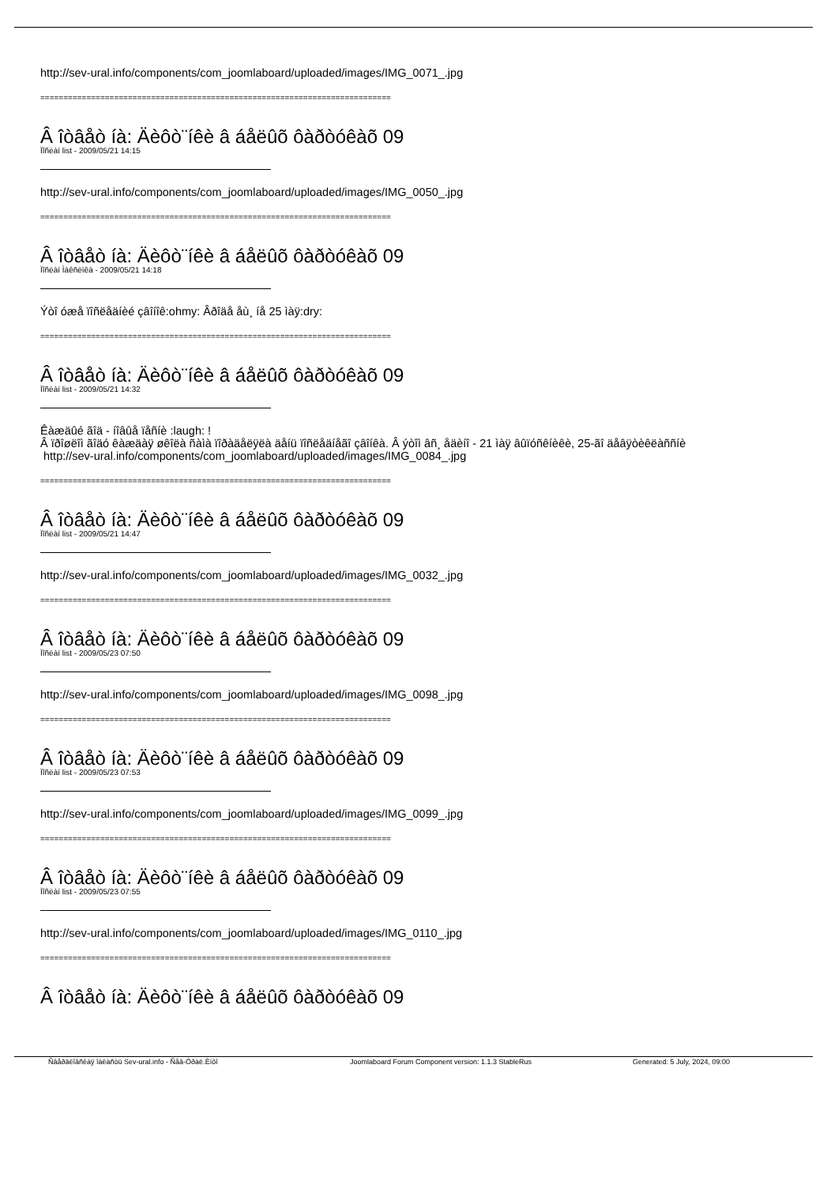http://sev-ural.info/components/com_joomlaboard/uploaded/images/IMG_0071_.jpg
============================================================================
Â îòâåò íà: Äèôò¨íêè â áåëûõ ôàðòóêàõ 09
Ïîñëàí list - 2009/05/21 14:15
http://sev-ural.info/components/com_joomlaboard/uploaded/images/IMG_0050_.jpg
============================================================================
Â îòâåò íà: Äèôò¨íêè â áåëûõ ôàðòóêàõ 09
Ïîñëàí Ìàêñèìêà - 2009/05/21 14:18
Ýòî óæå ïîñëåäíèé çâîíîê:ohmy: Âðîäå åù¸ íå 25 ìàÿ:dry:
============================================================================
Â îòâåò íà: Äèôò¨íêè â áåëûõ ôàðòóêàõ 09
Ïîñëàí list - 2009/05/21 14:32
Êàæäûé ãîä - íîâûå ïåñíè :laugh: !
Â ïðîøëîì ãîäó êàæäàÿ øêîëà ñàìà ïîðàäåëÿëà äåíü ïîñëåäíåãî çâîíêà. Â ýòîì âñ¸ åäèíî - 21 ìàÿ âûïóñêíèêè, 25-ãî äåâÿòèêëàññíè
http://sev-ural.info/components/com_joomlaboard/uploaded/images/IMG_0084_.jpg
============================================================================
Â îòâåò íà: Äèôò¨íêè â áåëûõ ôàðòóêàõ 09
Ïîñëàí list - 2009/05/21 14:47
http://sev-ural.info/components/com_joomlaboard/uploaded/images/IMG_0032_.jpg
============================================================================
Â îòâåò íà: Äèôò¨íêè â áåëûõ ôàðòóêàõ 09
Ïîñëàí list - 2009/05/23 07:50
http://sev-ural.info/components/com_joomlaboard/uploaded/images/IMG_0098_.jpg
============================================================================
Â îòâåò íà: Äèôò¨íêè â áåëûõ ôàðòóêàõ 09
Ïîñëàí list - 2009/05/23 07:53
http://sev-ural.info/components/com_joomlaboard/uploaded/images/IMG_0099_.jpg
============================================================================
Â îòâåò íà: Äèôò¨íêè â áåëûõ ôàðòóêàõ 09
Ïîñëàí list - 2009/05/23 07:55
http://sev-ural.info/components/com_joomlaboard/uploaded/images/IMG_0110_.jpg
============================================================================
Â îòâåò íà: Äèôò¨íêè â áåëûõ ôàðòóêàõ 09
Ñâåðäëîâñêàÿ îáëàñòü Sev-ural.info - Ñåâ-Óðàë.Èíôî Joomlaboard Forum Component version: 1.1.3 StableRus Generated: 5 July, 2024, 09:00